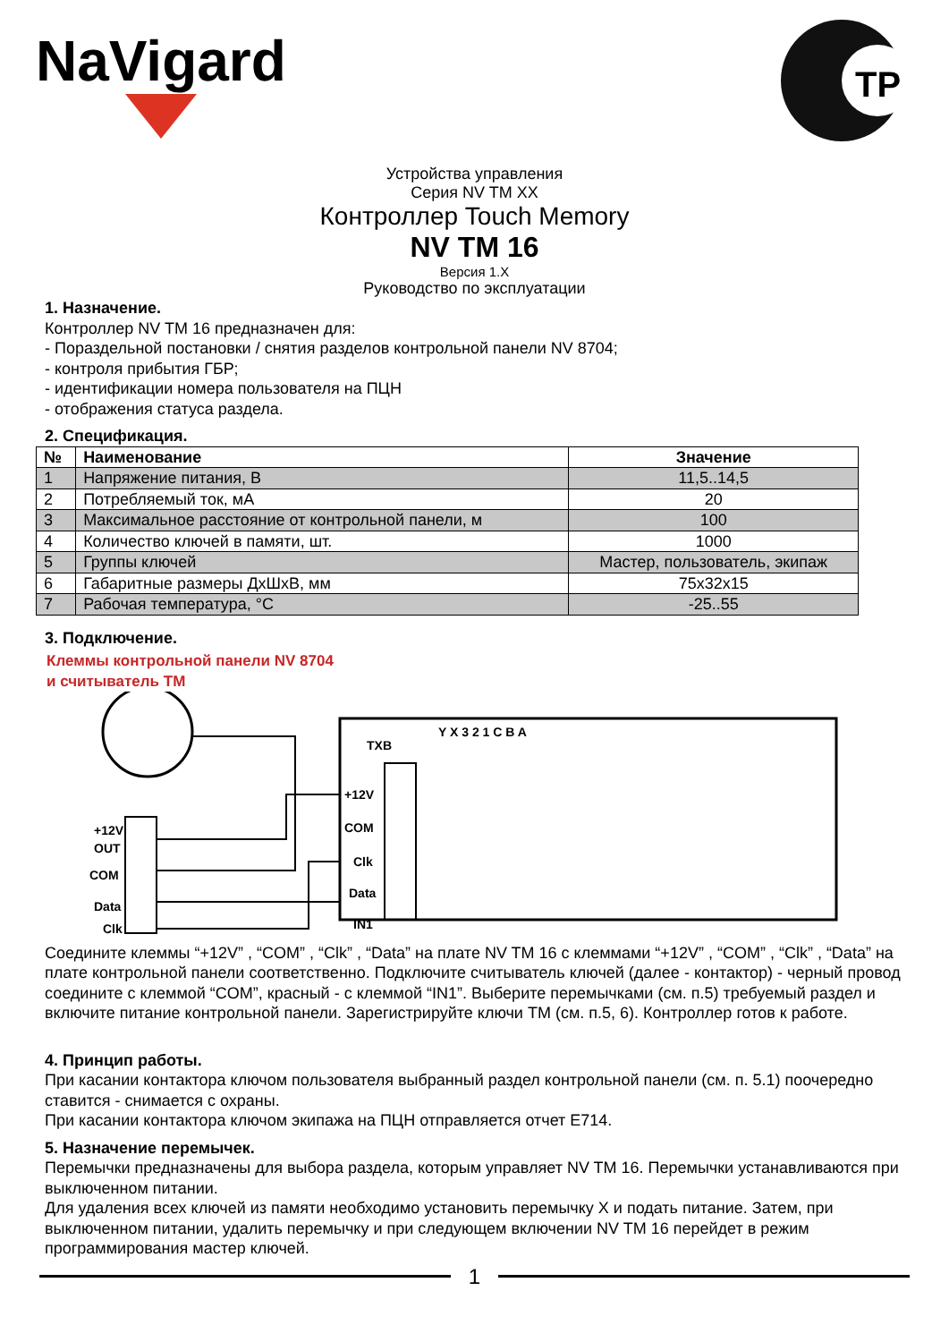NaVigard
ТР
Устройства управления
Серия NV TM XX
Контроллер Touch Memory
NV TM 16
Версия 1.X
Руководство по эксплуатации
1. Назначение.
Контроллер NV TM 16 предназначен для:
- Пораздельной постановки / снятия разделов контрольной панели NV 8704;
- контроля прибытия ГБР;
- идентификации номера пользователя на ПЦН
- отображения статуса раздела.
2. Спецификация.
| № | Наименование | Значение |
| --- | --- | --- |
| 1 | Напряжение питания, В | 11,5..14,5 |
| 2 | Потребляемый ток, мА | 20 |
| 3 | Максимальное расстояние от контрольной панели, м | 100 |
| 4 | Количество ключей в памяти, шт. | 1000 |
| 5 | Группы ключей | Мастер, пользователь, экипаж |
| 6 | Габаритные размеры ДхШхВ, мм | 75x32x15 |
| 7 | Рабочая температура, °С | -25..55 |
3. Подключение.
Клеммы контрольной панели NV 8704
и считыватель ТМ
TXB
Y X 3 2 1 C B A
+12V
OUT
COM
Data
Clk
+12V
COM
Clk
Data
IN1
Соедините клеммы “+12V” , “COM” , “Clk” , “Data” на плате NV TM 16 с клеммами “+12V” , “COM” , “Clk” , “Data” на плате контрольной панели соответственно. Подключите считыватель ключей (далее - контактор) - черный провод соедините с клеммой “COM”, красный - с клеммой “IN1”. Выберите перемычками (см. п.5) требуемый раздел и включите питание контрольной панели. Зарегистрируйте ключи ТМ (см. п.5, 6). Контроллер готов к работе.
4. Принцип работы.
При касании контактора ключом пользователя выбранный раздел контрольной панели (см. п. 5.1) поочередно ставится - снимается с охраны.
При касании контактора ключом экипажа на ПЦН отправляется отчет E714.
5. Назначение перемычек.
Перемычки предназначены для выбора раздела, которым управляет NV TM 16. Перемычки устанавливаются при выключенном питании.
Для удаления всех ключей из памяти необходимо установить перемычку X и подать питание. Затем, при выключенном питании, удалить перемычку и при следующем включении NV TM 16 перейдет в режим программирования мастер ключей.
1